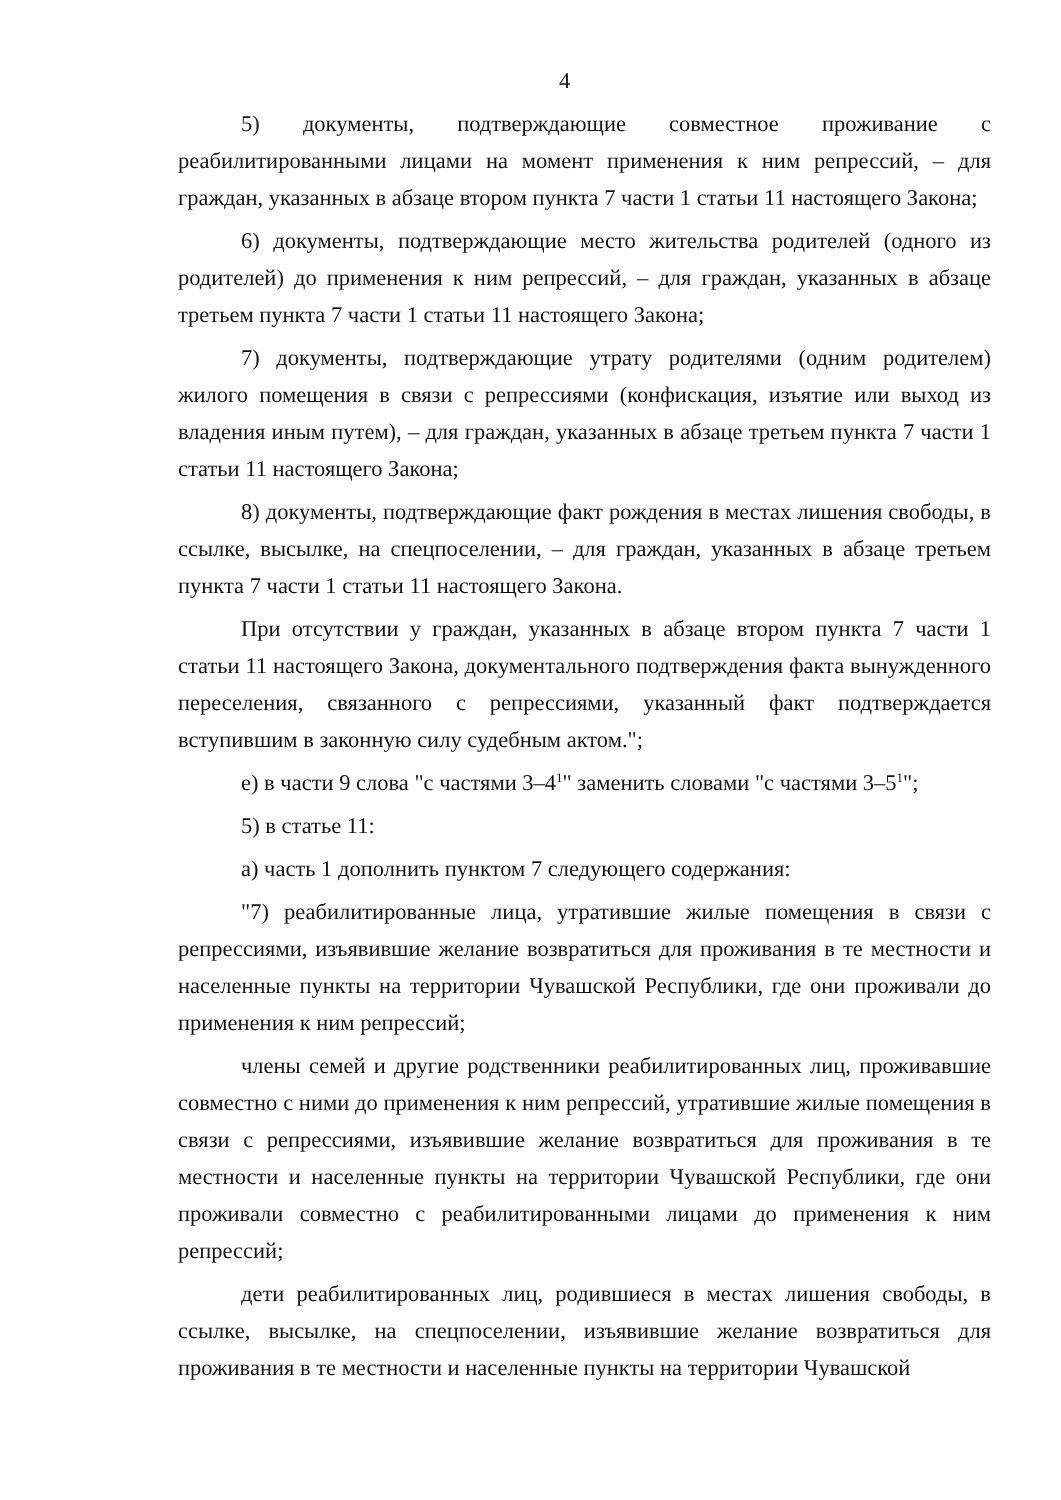4
5) документы, подтверждающие совместное проживание с реабилитированными лицами на момент применения к ним репрессий, – для граждан, указанных в абзаце втором пункта 7 части 1 статьи 11 настоящего Закона;
6) документы, подтверждающие место жительства родителей (одного из родителей) до применения к ним репрессий, – для граждан, указанных в абзаце третьем пункта 7 части 1 статьи 11 настоящего Закона;
7) документы, подтверждающие утрату родителями (одним родителем) жилого помещения в связи с репрессиями (конфискация, изъятие или выход из владения иным путем), – для граждан, указанных в абзаце третьем пункта 7 части 1 статьи 11 настоящего Закона;
8) документы, подтверждающие факт рождения в местах лишения свободы, в ссылке, высылке, на спецпоселении, – для граждан, указанных в абзаце третьем пункта 7 части 1 статьи 11 настоящего Закона.
При отсутствии у граждан, указанных в абзаце втором пункта 7 части 1 статьи 11 настоящего Закона, документального подтверждения факта вынужденного переселения, связанного с репрессиями, указанный факт подтверждается вступившим в законную силу судебным актом.";
е) в части 9 слова "с частями 3–4<sup>1</sup>" заменить словами "с частями 3–5<sup>1</sup>";
5) в статье 11:
а) часть 1 дополнить пунктом 7 следующего содержания:
"7) реабилитированные лица, утратившие жилые помещения в связи с репрессиями, изъявившие желание возвратиться для проживания в те местности и населенные пункты на территории Чувашской Республики, где они проживали до применения к ним репрессий;
члены семей и другие родственники реабилитированных лиц, проживавшие совместно с ними до применения к ним репрессий, утратившие жилые помещения в связи с репрессиями, изъявившие желание возвратиться для проживания в те местности и населенные пункты на территории Чувашской Республики, где они проживали совместно с реабилитированными лицами до применения к ним репрессий;
дети реабилитированных лиц, родившиеся в местах лишения свободы, в ссылке, высылке, на спецпоселении, изъявившие желание возвратиться для проживания в те местности и населенные пункты на территории Чувашской